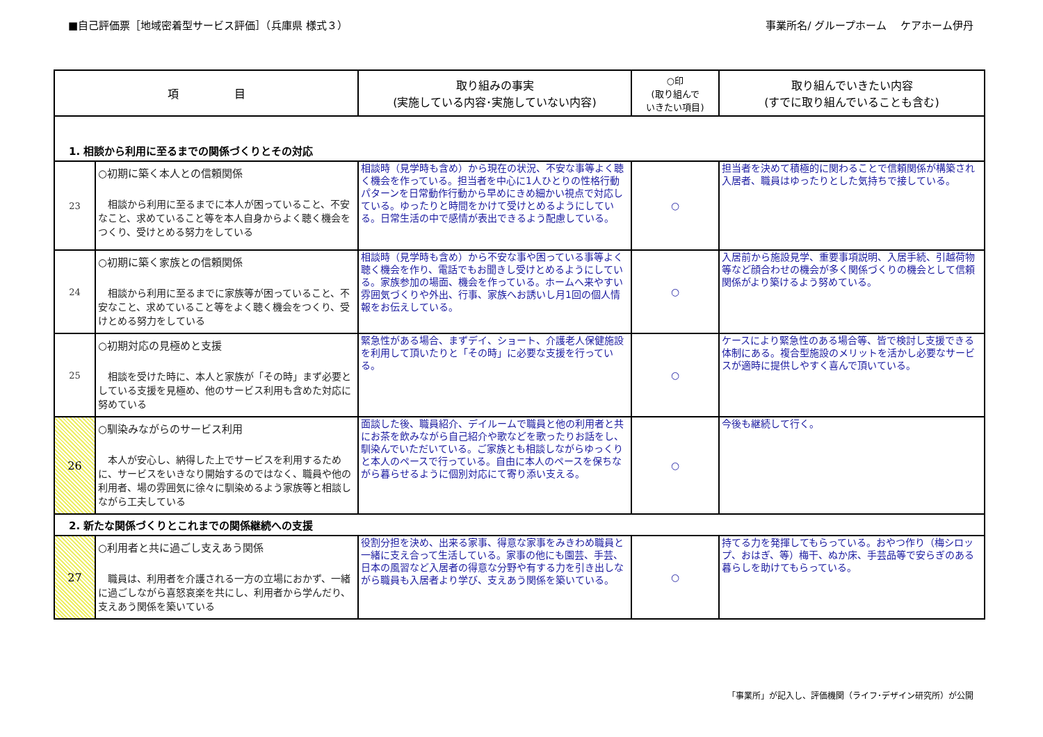■自己評価票［地域密着型サービス評価］（兵庫県 様式３） 事業所名/ グループホーム　 ケアホーム伊丹
| 項 目 | | 取り組みの事実 (実施している内容･実施していない内容) | ○印 (取り組んで いきたい項目) | 取り組んでいきたい内容 (すでに取り組んでいることも含む) |
| --- | --- | --- | --- | --- |
| 1. 相談から利用に至るまでの関係づくりとその対応 | | | | |
| 23 | ○初期に築く本人との信頼関係 相談から利用に至るまでに本人が困っていること、不安なこと、求めていること等を本人自身からよく聴く機会をつくり、受けとめる努力をしている | 相談時（見学時も含め）から現在の状況、不安な事等よく聴く機会を作っている。担当者を中心に1人ひとりの性格行動パターンを日常動作行動から早めにきめ細かい視点で対応している。ゆったりと時間をかけて受けとめるようにしている。日常生活の中で感情が表出できるよう配慮している。 | ○ | 担当者を決めて積極的に関わることで信頼関係が構築され入居者、職員はゆったりとした気持ちで接している。 |
| 24 | ○初期に築く家族との信頼関係 相談から利用に至るまでに家族等が困っていること、不安なこと、求めていること等をよく聴く機会をつくり、受けとめる努力をしている | 相談時（見学時も含め）から不安な事や困っている事等よく聴く機会を作り、電話でもお聞きし受けとめるようにしている。家族参加の場面、機会を作っている。ホームへ来やすい雰囲気づくりや外出、行事、家族へお誘いし月1回の個人情報をお伝えしている。 | ○ | 入居前から施設見学、重要事項説明、入居手続、引越荷物等など顔合わせの機会が多く関係づくりの機会として信頼関係がより築けるよう努めている。 |
| 25 | ○初期対応の見極めと支援 相談を受けた時に、本人と家族が「その時」まず必要としている支援を見極め、他のサービス利用も含めた対応に努めている | 緊急性がある場合、まずデイ、ショート、介護老人保健施設を利用して頂いたりと「その時」に必要な支援を行っている。 | ○ | ケースにより緊急性のある場合等、皆で検討し支援できる体制にある。複合型施設のメリットを活かし必要なサービスが適時に提供しやすく喜んで頂いている。 |
| 26 | ○馴染みながらのサービス利用 本人が安心し、納得した上でサービスを利用するために、サービスをいきなり開始するのではなく、職員や他の利用者、場の雰囲気に徐々に馴染めるよう家族等と相談しながら工夫している | 面談した後、職員紹介、デイルームで職員と他の利用者と共にお茶を飲みながら自己紹介や歌などを歌ったりお話をし、馴染んでいただいている。ご家族とも相談しながらゆっくりと本人のペースで行っている。自由に本人のペースを保ちながら暮らせるように個別対応にて寄り添い支える。 | ○ | 今後も継続して行く。 |
| 2. 新たな関係づくりとこれまでの関係継続への支援 | | | | |
| 27 | ○利用者と共に過ごし支えあう関係 職員は、利用者を介護される一方の立場におかず、一緒に過ごしながら喜怒哀楽を共にし、利用者から学んだり、支えあう関係を築いている | 役割分担を決め、出来る家事、得意な家事をみきわめ職員と一緒に支え合って生活している。家事の他にも園芸、手芸、日本の風習など入居者の得意な分野や有する力を引き出しながら職員も入居者より学び、支えあう関係を築いている。 | ○ | 持てる力を発揮してもらっている。おやつ作り（梅シロップ、おはぎ、等）梅干、ぬか床、手芸品等で安らぎのある暮らしを助けてもらっている。 |
「事業所」が記入し、評価機関（ライフ･デザイン研究所）が公開